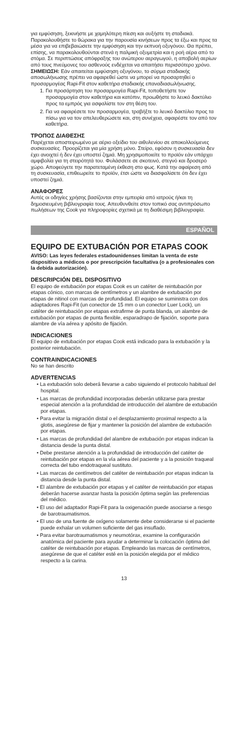για εμφύσηση, ξεκινήστε με χαμηλότερη πίεση και αυξήστε τη σταδιακά. Παρακολουθήστε το θώρακα για την παρουσία κινήσεων προς τα έξω και προς τα μέσα για να επιβεβαιώσετε την εμφύσηση και την εκπνοή οξυγόνου. Θα πρέπει, επίσης, να παρακολουθούνται στενά η παλμική οξυμετρία και η ροή αέρα από το στόμα. Σε περιπτώσεις απόφραξης του ανώτερου αεραγωγού, η αποβολή αερίων από τους πνεύμονες του ασθενούς ενδέχεται να απαιτήσει περισσότερο χρόνο. ΣΗΜΕΙΩΣΗ: Εάν απαιτείται εμφύσηση οξυγόνου, το σύρμα σταδιακής αποσωλήνωσης πρέπει να αφαιρεθεί ώστε να μπορεί να προσαρτηθεί ο προσαρμογέας Rapi-Fit στον καθετήρα σταδιακής επαναδιασωλήνωσης.
1. Για προσάρτηση του προσαρμογέα Rapi-Fit, τοποθετήστε τον προσαρμογέα στον καθετήρα και κατόπιν, προωθήστε το λευκό δακτύλιο προς τα εμπρός για ασφαλίστε τον στη θέση του.
2. Για να αφαιρέσετε τον προσαρμογέα, τραβήξτε το λευκό δακτύλιο προς τα πίσω για να τον απελευθερώσετε και, στη συνέχεια, αφαιρέστε τον από τον καθετήρα.
ΤΡΟΠΟΣ ΔΙΑΘΕΣΗΣ
Παρέχεται αποστειρωμένο με αέριο οξείδιο του αιθυλενίου σε αποκολλούμενες συσκευασίες. Προορίζεται για μία χρήση μόνο. Στείρο, εφόσον η συσκευασία δεν έχει ανοιχτεί ή δεν έχει υποστεί ζημιά. Μη χρησιμοποιείτε το προϊόν εάν υπάρχει αμφιβολία για τη στειρότητά του. Φυλάσσετε σε σκοτεινό, στεγνό και δροσερό χώρο. Αποφεύγετε την παρατεταμένη έκθεση στο φως. Κατά την αφαίρεση από τη συσκευασία, επιθεωρείτε το προϊόν, έτσι ώστε να διασφαλίσετε ότι δεν έχει υποστεί ζημιά.
ΑΝΑΦΟΡΕΣ
Αυτές οι οδηγίες χρήσης βασίζονται στην εμπειρία από ιατρούς ή/και τη δημοσιευμένη βιβλιογραφία τους. Απευθυνθείτε στον τοπικό σας αντιπρόσωπο πωλήσεων της Cook για πληροφορίες σχετικά με τη διαθέσιμη βιβλιογραφία.
ESPAÑOL
EQUIPO DE EXTUBACIÓN POR ETAPAS COOK
AVISO: Las leyes federales estadounidenses limitan la venta de este dispositivo a médicos o por prescripción facultativa (o a profesionales con la debida autorización).
DESCRIPCIÓN DEL DISPOSITIVO
El equipo de extubación por etapas Cook es un catéter de reintubación por etapas cónico, con marcas de centímetros y un alambre de extubación por etapas de nitinol con marcas de profundidad. El equipo se suministra con dos adaptadores Rapi-Fit (un conector de 15 mm o un conector Luer Lock), un catéter de reintubación por etapas extrafirme de punta blanda, un alambre de extubación por etapas de punta flexible, esparadrapo de fijación, soporte para alambre de vía aérea y apósito de fijación.
INDICACIONES
El equipo de extubación por etapas Cook está indicado para la extubación y la posterior reintubación.
CONTRAINDICACIONES
No se han descrito
ADVERTENCIAS
• La extubación solo deberá llevarse a cabo siguiendo el protocolo habitual del hospital.
• Las marcas de profundidad incorporadas deberán utilizarse para prestar especial atención a la profundidad de introducción del alambre de extubación por etapas.
• Para evitar la migración distal o el desplazamiento proximal respecto a la glotis, asegúrese de fijar y mantener la posición del alambre de extubación por etapas.
• Las marcas de profundidad del alambre de extubación por etapas indican la distancia desde la punta distal.
• Debe prestarse atención a la profundidad de introducción del catéter de reintubación por etapas en la vía aérea del paciente y a la posición traqueal correcta del tubo endotraqueal sustituto.
• Las marcas de centímetros del catéter de reintubación por etapas indican la distancia desde la punta distal.
• El alambre de extubación por etapas y el catéter de reintubación por etapas deberán hacerse avanzar hasta la posición óptima según las preferencias del médico.
• El uso del adaptador Rapi-Fit para la oxigenación puede asociarse a riesgo de barotraumatismos.
• El uso de una fuente de oxígeno solamente debe considerarse si el paciente puede exhalar un volumen suficiente del gas insuflado.
• Para evitar barotraumatismos y neumotórax, examine la configuración anatómica del paciente para ayudar a determinar la colocación óptima del catéter de reintubación por etapas. Empleando las marcas de centímetros, asegúrese de que el catéter esté en la posición elegida por el médico respecto a la carina.
13